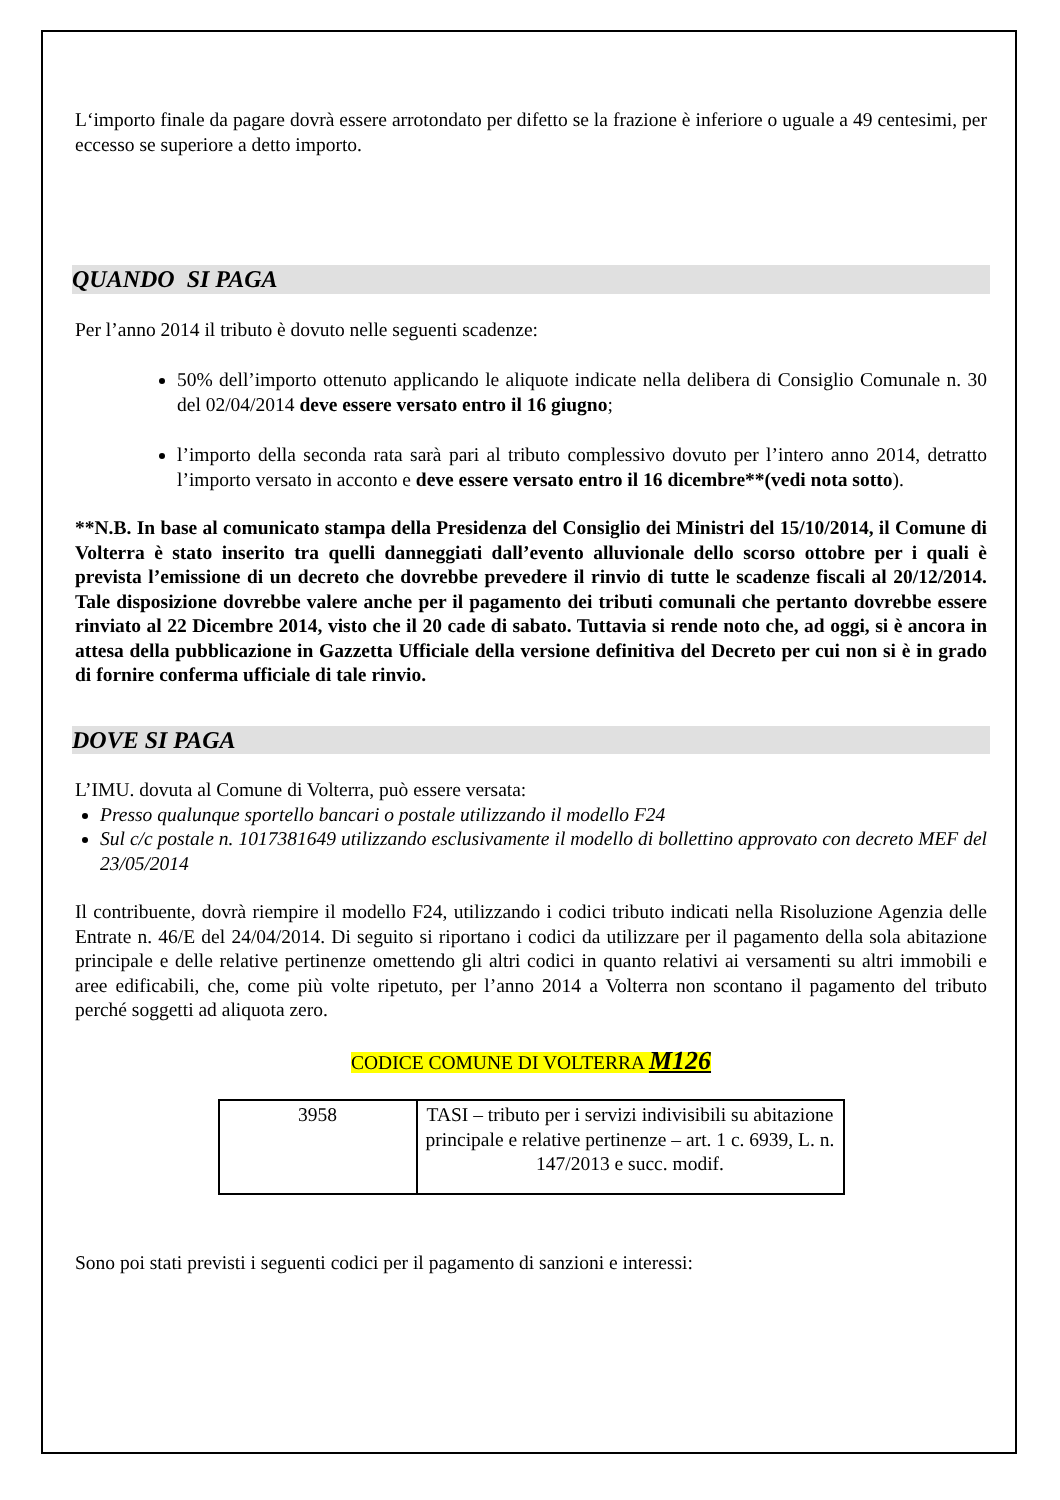L‘importo finale da pagare dovrà essere arrotondato per difetto se la frazione è inferiore o uguale a 49 centesimi, per eccesso se superiore a detto importo.
QUANDO SI PAGA
Per l’anno 2014 il tributo è dovuto nelle seguenti scadenze:
50% dell’importo ottenuto applicando le aliquote indicate nella delibera di Consiglio Comunale n. 30 del 02/04/2014 deve essere versato entro il 16 giugno;
l’importo della seconda rata sarà pari al tributo complessivo dovuto per l’intero anno 2014, detratto l’importo versato in acconto e deve essere versato entro il 16 dicembre**(vedi nota sotto).
**N.B. In base al comunicato stampa della Presidenza del Consiglio dei Ministri del 15/10/2014, il Comune di Volterra è stato inserito tra quelli danneggiati dall’evento alluvionale dello scorso ottobre per i quali è prevista l’emissione di un decreto che dovrebbe prevedere il rinvio di tutte le scadenze fiscali al 20/12/2014. Tale disposizione dovrebbe valere anche per il pagamento dei tributi comunali che pertanto dovrebbe essere rinviato al 22 Dicembre 2014, visto che il 20 cade di sabato. Tuttavia si rende noto che, ad oggi, si è ancora in attesa della pubblicazione in Gazzetta Ufficiale della versione definitiva del Decreto per cui non si è in grado di fornire conferma ufficiale di tale rinvio.
DOVE SI PAGA
L’IMU. dovuta al Comune di Volterra, può essere versata:
Presso qualunque sportello bancari o postale utilizzando il modello F24
Sul c/c postale n. 1017381649 utilizzando esclusivamente il modello di bollettino approvato con decreto MEF del 23/05/2014
Il contribuente, dovrà riempire il modello F24, utilizzando i codici tributo indicati nella Risoluzione Agenzia delle Entrate n. 46/E del 24/04/2014. Di seguito si riportano i codici da utilizzare per il pagamento della sola abitazione principale e delle relative pertinenze omettendo gli altri codici in quanto relativi ai versamenti su altri immobili e aree edificabili, che, come più volte ripetuto, per l’anno 2014 a Volterra non scontano il pagamento del tributo perché soggetti ad aliquota zero.
CODICE COMUNE DI VOLTERRA M126
| 3958 | TASI – tributo per i servizi indivisibili su abitazione principale e relative pertinenze – art. 1 c. 6939, L. n. 147/2013 e succ. modif. |
Sono poi stati previsti i seguenti codici per il pagamento di sanzioni e interessi: